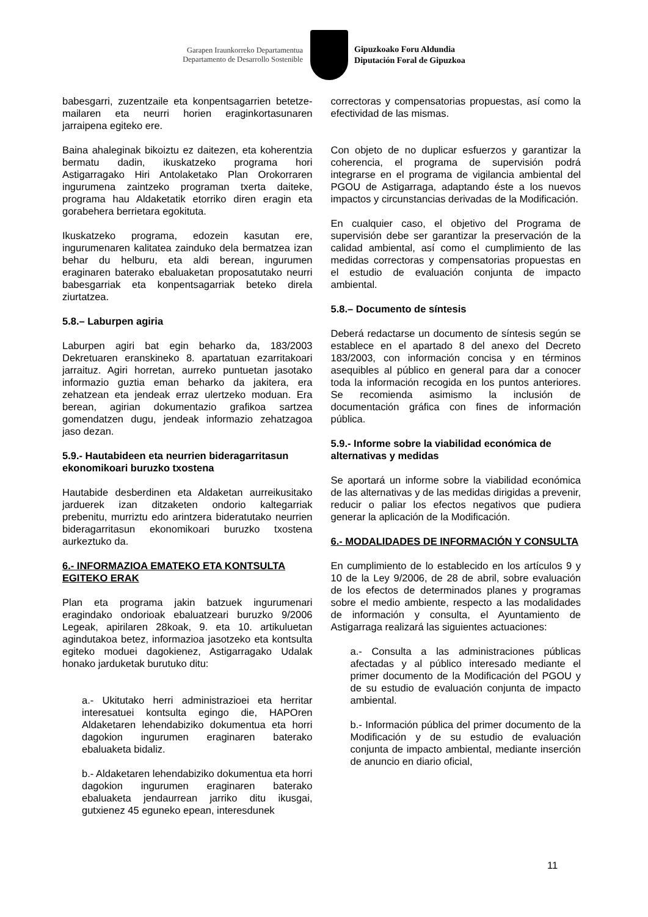Garapen Iraunkorreko Departamentua
Departamento de Desarrollo Sostenible
Gipuzkoako Foru Aldundia
Diputación Foral de Gipuzkoa
babesgarri, zuzentzaile eta konpentsagarrien betetze-mailaren eta neurri horien eraginkortasunaren jarraipena egiteko ere.
Baina ahaleginak bikoiztu ez daitezen, eta koherentzia bermatu dadin, ikuskatzeko programa hori Astigarragako Hiri Antolaketako Plan Orokorraren ingurumena zaintzeko programan txerta daiteke, programa hau Aldaketatik etorriko diren eragin eta gorabehera berrietara egokituta.
Ikuskatzeko programa, edozein kasutan ere, ingurumenaren kalitatea zainduko dela bermatzea izan behar du helburu, eta aldi berean, ingurumen eraginaren baterako ebaluaketan proposatutako neurri babesgarriak eta konpentsagarriak beteko direla ziurtatzea.
5.8.– Laburpen agiria
Laburpen agiri bat egin beharko da, 183/2003 Dekretuaren eranskineko 8. apartatuan ezarritakoari jarraituz. Agiri horretan, aurreko puntuetan jasotako informazio guztia eman beharko da jakitera, era zehatzean eta jendeak erraz ulertzeko moduan. Era berean, agirian dokumentazio grafikoa sartzea gomendatzen dugu, jendeak informazio zehatzagoa jaso dezan.
5.9.- Hautabideen eta neurrien bideragarritasun ekonomikoari buruzko txostena
Hautabide desberdinen eta Aldaketan aurreikusitako jarduerek izan ditzaketen ondorio kaltegarriak prebenitu, murriztu edo arintzera bideratutako neurrien bideragarritasun ekonomikoari buruzko txostena aurkeztuko da.
6.- INFORMAZIOA EMATEKO ETA KONTSULTA EGITEKO ERAK
Plan eta programa jakin batzuek ingurumenari eragindako ondorioak ebaluatzeari buruzko 9/2006 Legeak, apirilaren 28koak, 9. eta 10. artikuluetan agindutakoa betez, informazioa jasotzeko eta kontsulta egiteko moduei dagokienez, Astigarragako Udalak honako jarduketak burutuko ditu:
a.- Ukitutako herri administrazioei eta herritar interesatuei kontsulta egingo die, HAPOren Aldaketaren lehendabiziko dokumentua eta horri dagokion ingurumen eraginaren baterako ebaluaketa bidaliz.
b.- Aldaketaren lehendabiziko dokumentua eta horri dagokion ingurumen eraginaren baterako ebaluaketa jendaurrean jarriko ditu ikusgai, gutxienez 45 eguneko epean, interesdunek
correctoras y compensatorias propuestas, así como la efectividad de las mismas.
Con objeto de no duplicar esfuerzos y garantizar la coherencia, el programa de supervisión podrá integrarse en el programa de vigilancia ambiental del PGOU de Astigarraga, adaptando éste a los nuevos impactos y circunstancias derivadas de la Modificación.
En cualquier caso, el objetivo del Programa de supervisión debe ser garantizar la preservación de la calidad ambiental, así como el cumplimiento de las medidas correctoras y compensatorias propuestas en el estudio de evaluación conjunta de impacto ambiental.
5.8.– Documento de síntesis
Deberá redactarse un documento de síntesis según se establece en el apartado 8 del anexo del Decreto 183/2003, con información concisa y en términos asequibles al público en general para dar a conocer toda la información recogida en los puntos anteriores. Se recomienda asimismo la inclusión de documentación gráfica con fines de información pública.
5.9.- Informe sobre la viabilidad económica de alternativas y medidas
Se aportará un informe sobre la viabilidad económica de las alternativas y de las medidas dirigidas a prevenir, reducir o paliar los efectos negativos que pudiera generar la aplicación de la Modificación.
6.- MODALIDADES DE INFORMACIÓN Y CONSULTA
En cumplimiento de lo establecido en los artículos 9 y 10 de la Ley 9/2006, de 28 de abril, sobre evaluación de los efectos de determinados planes y programas sobre el medio ambiente, respecto a las modalidades de información y consulta, el Ayuntamiento de Astigarraga realizará las siguientes actuaciones:
a.- Consulta a las administraciones públicas afectadas y al público interesado mediante el primer documento de la Modificación del PGOU y de su estudio de evaluación conjunta de impacto ambiental.
b.- Información pública del primer documento de la Modificación y de su estudio de evaluación conjunta de impacto ambiental, mediante inserción de anuncio en diario oficial,
11